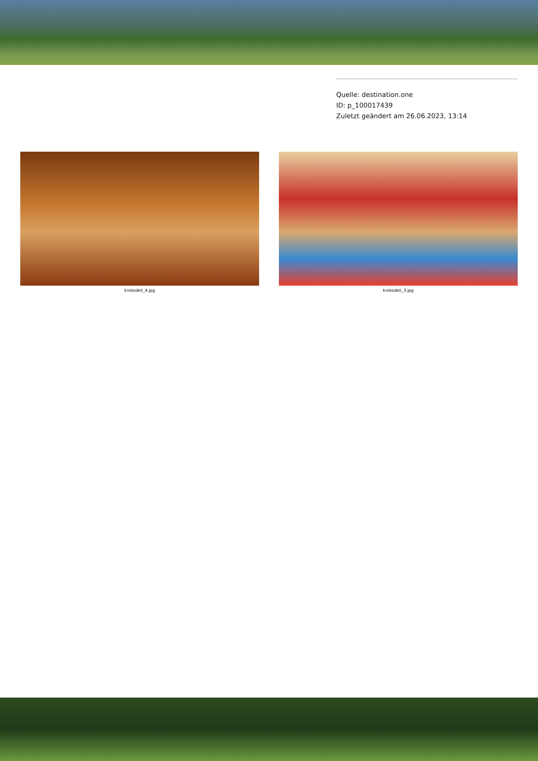Quelle: destination.one
ID: p_100017439
Zuletzt geändert am 26.06.2023, 13:14
krokodeli_4.jpg krokodeli_3.jpg